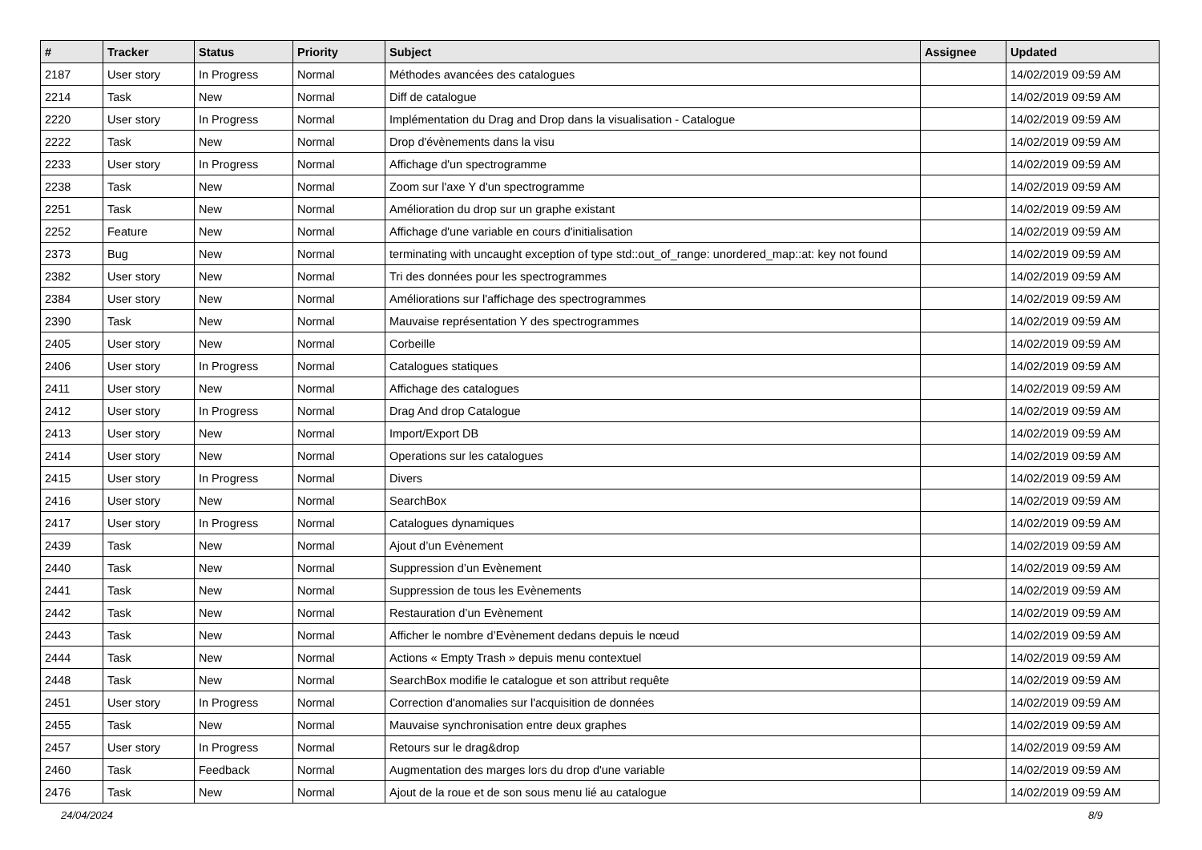| # | Tracker | Status | Priority | Subject | Assignee | Updated |
| --- | --- | --- | --- | --- | --- | --- |
| 2187 | User story | In Progress | Normal | Méthodes avancées des catalogues | | 14/02/2019 09:59 AM |
| 2214 | Task | New | Normal | Diff de catalogue | | 14/02/2019 09:59 AM |
| 2220 | User story | In Progress | Normal | Implémentation du Drag and Drop dans la visualisation - Catalogue | | 14/02/2019 09:59 AM |
| 2222 | Task | New | Normal | Drop d'évènements dans la visu | | 14/02/2019 09:59 AM |
| 2233 | User story | In Progress | Normal | Affichage d'un spectrogramme | | 14/02/2019 09:59 AM |
| 2238 | Task | New | Normal | Zoom sur l'axe Y d'un spectrogramme | | 14/02/2019 09:59 AM |
| 2251 | Task | New | Normal | Amélioration du drop sur un graphe existant | | 14/02/2019 09:59 AM |
| 2252 | Feature | New | Normal | Affichage d'une variable en cours d'initialisation | | 14/02/2019 09:59 AM |
| 2373 | Bug | New | Normal | terminating with uncaught exception of type std::out_of_range: unordered_map::at: key not found | | 14/02/2019 09:59 AM |
| 2382 | User story | New | Normal | Tri des données pour les spectrogrammes | | 14/02/2019 09:59 AM |
| 2384 | User story | New | Normal | Améliorations sur l'affichage des spectrogrammes | | 14/02/2019 09:59 AM |
| 2390 | Task | New | Normal | Mauvaise représentation Y des spectrogrammes | | 14/02/2019 09:59 AM |
| 2405 | User story | New | Normal | Corbeille | | 14/02/2019 09:59 AM |
| 2406 | User story | In Progress | Normal | Catalogues statiques | | 14/02/2019 09:59 AM |
| 2411 | User story | New | Normal | Affichage des catalogues | | 14/02/2019 09:59 AM |
| 2412 | User story | In Progress | Normal | Drag And drop Catalogue | | 14/02/2019 09:59 AM |
| 2413 | User story | New | Normal | Import/Export DB | | 14/02/2019 09:59 AM |
| 2414 | User story | New | Normal | Operations sur les catalogues | | 14/02/2019 09:59 AM |
| 2415 | User story | In Progress | Normal | Divers | | 14/02/2019 09:59 AM |
| 2416 | User story | New | Normal | SearchBox | | 14/02/2019 09:59 AM |
| 2417 | User story | In Progress | Normal | Catalogues dynamiques | | 14/02/2019 09:59 AM |
| 2439 | Task | New | Normal | Ajout d’un Evènement | | 14/02/2019 09:59 AM |
| 2440 | Task | New | Normal | Suppression d’un Evènement | | 14/02/2019 09:59 AM |
| 2441 | Task | New | Normal | Suppression de tous les Evènements | | 14/02/2019 09:59 AM |
| 2442 | Task | New | Normal | Restauration d’un Evènement | | 14/02/2019 09:59 AM |
| 2443 | Task | New | Normal | Afficher le nombre d’Evènement dedans depuis le nœud | | 14/02/2019 09:59 AM |
| 2444 | Task | New | Normal | Actions « Empty Trash » depuis menu contextuel | | 14/02/2019 09:59 AM |
| 2448 | Task | New | Normal | SearchBox modifie le catalogue et son attribut requête | | 14/02/2019 09:59 AM |
| 2451 | User story | In Progress | Normal | Correction d'anomalies sur l'acquisition de données | | 14/02/2019 09:59 AM |
| 2455 | Task | New | Normal | Mauvaise synchronisation entre deux graphes | | 14/02/2019 09:59 AM |
| 2457 | User story | In Progress | Normal | Retours sur le drag&drop | | 14/02/2019 09:59 AM |
| 2460 | Task | Feedback | Normal | Augmentation des marges lors du drop d'une variable | | 14/02/2019 09:59 AM |
| 2476 | Task | New | Normal | Ajout de la roue et de son sous menu lié au catalogue | | 14/02/2019 09:59 AM |
24/04/2024 8/9